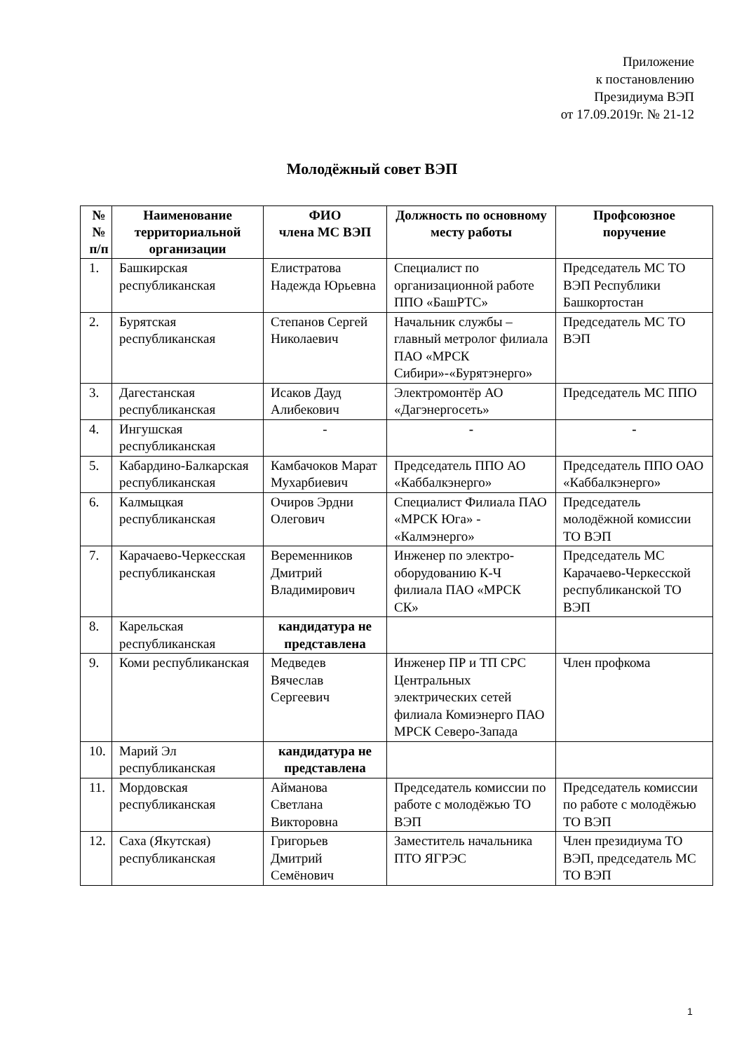Приложение
к постановлению
Президиума ВЭП
от 17.09.2019г. № 21-12
Молодёжный совет ВЭП
| № № п/п | Наименование территориальной организации | ФИО члена МС ВЭП | Должность по основному месту работы | Профсоюзное поручение |
| --- | --- | --- | --- | --- |
| 1. | Башкирская республиканская | Елистратова Надежда Юрьевна | Специалист по организационной работе ППО «БашРТС» | Председатель МС ТО ВЭП Республики Башкортостан |
| 2. | Бурятская республиканская | Степанов Сергей Николаевич | Начальник службы – главный метролог филиала ПАО «МРСК Сибири»-«Бурятэнерго» | Председатель МС ТО ВЭП |
| 3. | Дагестанская республиканская | Исаков Дауд Алибекович | Электромонтёр АО «Дагэнергосеть» | Председатель МС ППО |
| 4. | Ингушская республиканская | - | - | - |
| 5. | Кабардино-Балкарская республиканская | Камбачоков Марат Мухарбиевич | Председатель ППО АО «Каббалкэнерго» | Председатель ППО ОАО «Каббалкэнерго» |
| 6. | Калмыцкая республиканская | Очиров Эрдни Олегович | Специалист Филиала ПАО «МРСК Юга» - «Калмэнерго» | Председатель молодёжной комиссии ТО ВЭП |
| 7. | Карачаево-Черкесская республиканская | Веременников Дмитрий Владимирович | Инженер по электро-оборудованию К-Ч филиала ПАО «МРСК СК» | Председатель МС Карачаево-Черкесской республиканской ТО ВЭП |
| 8. | Карельская республиканская | кандидатура не представлена | | |
| 9. | Коми республиканская | Медведев Вячеслав Сергеевич | Инженер ПР и ТП СРС Центральных электрических сетей филиала Комиэнерго ПАО МРСК Северо-Запада | Член профкома |
| 10. | Марий Эл республиканская | кандидатура не представлена | | |
| 11. | Мордовская республиканская | Айманова Светлана Викторовна | Председатель комиссии по работе с молодёжью ТО ВЭП | Председатель комиссии по работе с молодёжью ТО ВЭП |
| 12. | Саха (Якутская) республиканская | Григорьев Дмитрий Семёнович | Заместитель начальника ПТО ЯГРЭС | Член президиума ТО ВЭП, председатель МС ТО ВЭП |
1